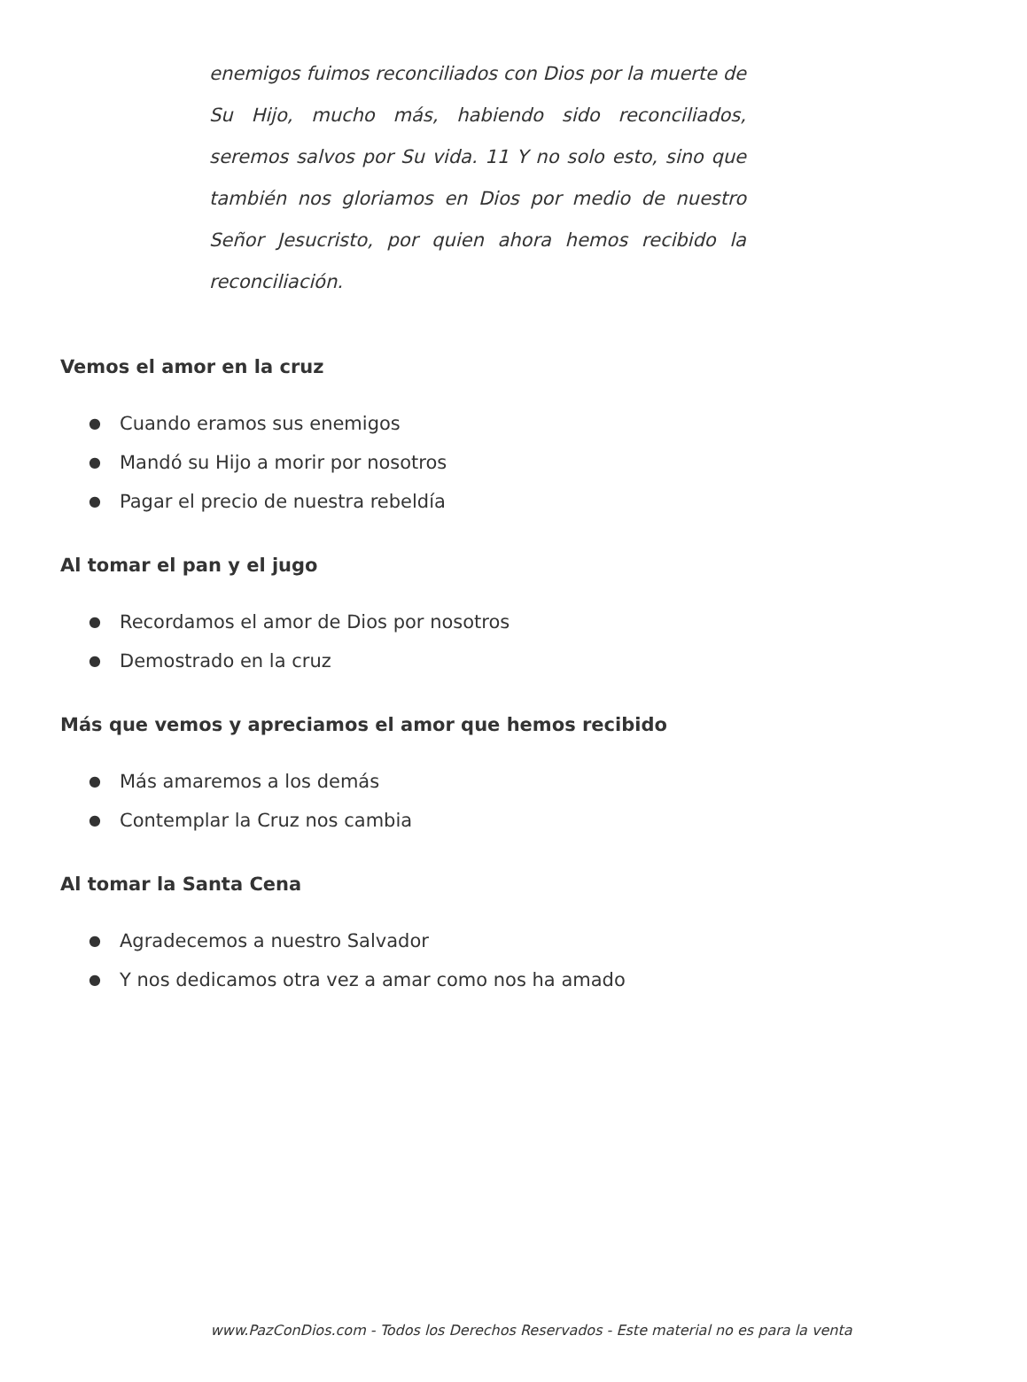enemigos fuimos reconciliados con Dios por la muerte de Su Hijo, mucho más, habiendo sido reconciliados, seremos salvos por Su vida. 11 Y no solo esto, sino que también nos gloriamos en Dios por medio de nuestro Señor Jesucristo, por quien ahora hemos recibido la reconciliación.
Vemos el amor en la cruz
● Cuando eramos sus enemigos
● Mandó su Hijo a morir por nosotros
● Pagar el precio de nuestra rebeldía
Al tomar el pan y el jugo
● Recordamos el amor de Dios por nosotros
● Demostrado en la cruz
Más que vemos y apreciamos el amor que hemos recibido
● Más amaremos a los demás
● Contemplar la Cruz nos cambia
Al tomar la Santa Cena
● Agradecemos a nuestro Salvador
● Y nos dedicamos otra vez a amar como nos ha amado
www.PazConDios.com - Todos los Derechos Reservados - Este material no es para la venta